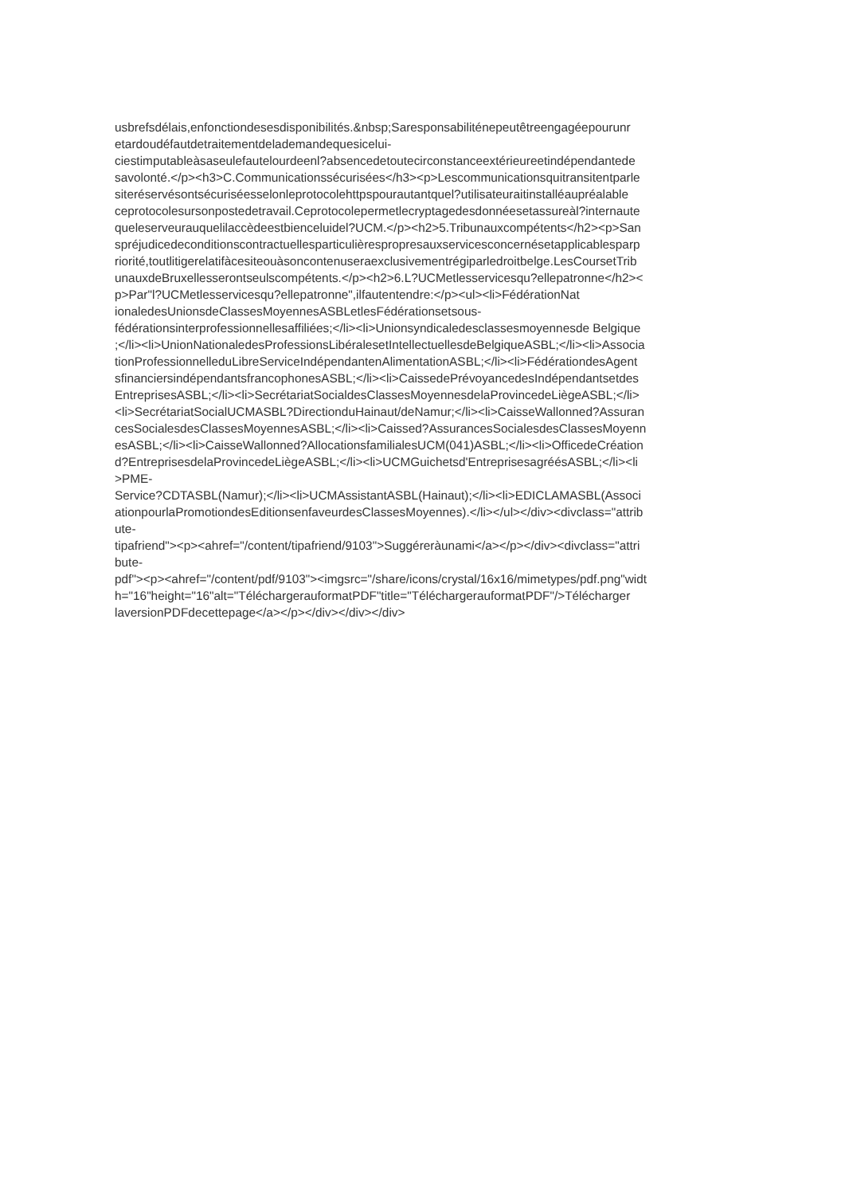usbrefsdélais,enfonctiondesesdisponibilités.&nbsp;Saresponsabiliténepeutêtreengagéepourunr
etardoudéfautdetraitementdelademandequesicelui-
ciestimputableàsaseulefautelourdeenl?absencedetoutecirconstanceextérieureetindépendantede
savolonté.</p><h3>C.Communicationssécurisées</h3><p>Lescommunicationsquitransitentparle
siteréservésontsécuriséesselonleprotocolehttpspourautantquel?utilisateuraitinstalléaupréalable
ceprotocolesursonpostedetravail.Ceprotocolepermetlecryptagedesdonnéesetassureàl?internaute
queleserveurauquelilaccèdeestbienceluidel?UCM.</p><h2>5.Tribunauxcompétents</h2><p>San
spréjudicedeconditionscontractuellesparticulièrespropresauxservicesconcernésetapplicablesparp
riorité,toutlitigerelatifàcesiteouàsoncontenuseraexclusivementrégiparledroitbelge.LesCoursetTrib
unauxdeBruxellesserontseulscompétents.</p><h2>6.L?UCMetlesservicesqu?ellepatronne</h2><
p>Par"l?UCMetlesservicesqu?ellepatronne",ilfautentendre:</p><ul><li>FédérationNat
ionaledesUnionsdeClassesMoyennesASBLetlesFédérationsetsous-
fédérationsinterprofessionnellesaffiliées;</li><li>Unionsyndicaledesclassesmoyennesde Belgique
;</li><li>UnionNationaledesProfessionsLibéralesetIntellectuellesdeBelgiqueASBL;</li><li>Associa
tionProfessionnelleduLibreServiceIndépendantenAlimentationASBL;</li><li>FédérationdesAgent
sfinanciersindépendantsfrancophonesASBL;</li><li>CaissedePrévoyancedesIndépendantsetdes
EntreprisesASBL;</li><li>SecrétariatSocialdesClassesMoyennesdelaProvincedeLiègeASBL;</li>
<li>SecrétariatSocialUCMASBL?DirectionduHainaut/deNamur;</li><li>CaisseWallonned?Assuran
cesSocialesdesClassesMoyennesASBL;</li><li>Caissed?AssurancesSocialesdesClassesMoyenn
esASBL;</li><li>CaisseWallonned?AllocationsfamilialesUCM(041)ASBL;</li><li>OfficedeCréation
d?EntreprisesdelaProvincedeLiègeASBL;</li><li>UCMGuichetsd'EntreprisesagréésASBL;</li><li
>PME-
Service?CDTASBL(Namur);</li><li>UCMAssistantASBL(Hainaut);</li><li>EDICLAMASBL(Associ
ationpourlaPromotiondesEditionsenfaveurdesClassesMoyennes).</li></ul></div><divclass="attrib
ute-
tipafriend"><p><ahref="/content/tipafriend/9103">Suggéreràunami</a></p></div><divclass="attri
bute-
pdf"><p><ahref="/content/pdf/9103"><imgsrc="/share/icons/crystal/16x16/mimetypes/pdf.png"widt
h="16"height="16"alt="TéléchargerauformatPDF"title="TéléchargerauformatPDF"/>Télécharger
laversionPDFdecettepage</a></p></div></div></div>